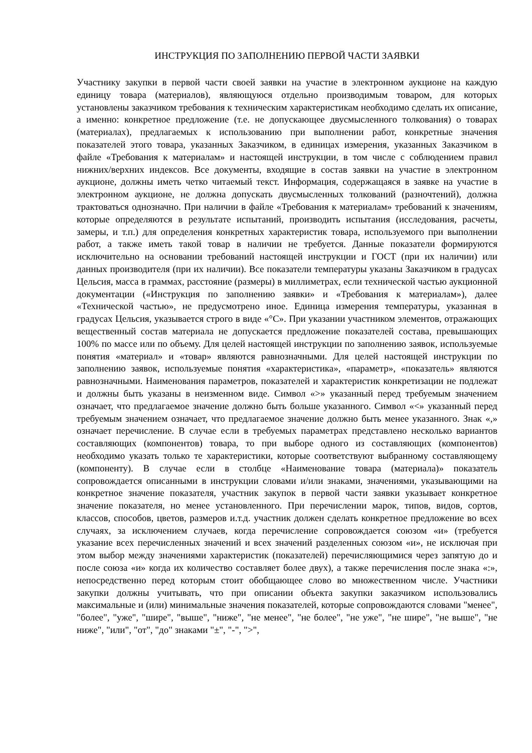ИНСТРУКЦИЯ ПО ЗАПОЛНЕНИЮ ПЕРВОЙ ЧАСТИ ЗАЯВКИ
Участнику закупки в первой части своей заявки на участие в электронном аукционе на каждую единицу товара (материалов), являющуюся отдельно производимым товаром, для которых установлены заказчиком требования к техническим характеристикам необходимо сделать их описание, а именно: конкретное предложение (т.е. не допускающее двусмысленного толкования) о товарах (материалах), предлагаемых к использованию при выполнении работ, конкретные значения показателей этого товара, указанных Заказчиком, в единицах измерения, указанных Заказчиком в файле «Требования к материалам» и настоящей инструкции, в том числе с соблюдением правил нижних/верхних индексов. Все документы, входящие в состав заявки на участие в электронном аукционе, должны иметь четко читаемый текст. Информация, содержащаяся в заявке на участие в электронном аукционе, не должна допускать двусмысленных толкований (разночтений), должна трактоваться однозначно. При наличии в файле «Требования к материалам» требований к значениям, которые определяются в результате испытаний, производить испытания (исследования, расчеты, замеры, и т.п.) для определения конкретных характеристик товара, используемого при выполнении работ, а также иметь такой товар в наличии не требуется. Данные показатели формируются исключительно на основании требований настоящей инструкции и ГОСТ (при их наличии) или данных производителя (при их наличии). Все показатели температуры указаны Заказчиком в градусах Цельсия, масса в граммах, расстояние (размеры) в миллиметрах, если технической частью аукционной документации («Инструкция по заполнению заявки» и «Требования к материалам»), далее «Технической частью», не предусмотрено иное. Единица измерения температуры, указанная в градусах Цельсия, указывается строго в виде «°С». При указании участником элементов, отражающих вещественный состав материала не допускается предложение показателей состава, превышающих 100% по массе или по объему. Для целей настоящей инструкции по заполнению заявок, используемые понятия «материал» и «товар» являются равнозначными. Для целей настоящей инструкции по заполнению заявок, используемые понятия «характеристика», «параметр», «показатель» являются равнозначными. Наименования параметров, показателей и характеристик конкретизации не подлежат и должны быть указаны в неизменном виде. Символ «>» указанный перед требуемым значением означает, что предлагаемое значение должно быть больше указанного. Символ «<» указанный перед требуемым значением означает, что предлагаемое значение должно быть менее указанного. Знак «,» означает перечисление. В случае если в требуемых параметрах представлено несколько вариантов составляющих (компонентов) товара, то при выборе одного из составляющих (компонентов) необходимо указать только те характеристики, которые соответствуют выбранному составляющему (компоненту). В случае если в столбце «Наименование товара (материала)» показатель сопровождается описанными в инструкции словами и/или знаками, значениями, указывающими на конкретное значение показателя, участник закупок в первой части заявки указывает конкретное значение показателя, но менее установленного. При перечислении марок, типов, видов, сортов, классов, способов, цветов, размеров и.т.д. участник должен сделать конкретное предложение во всех случаях, за исключением случаев, когда перечисление сопровождается союзом «и» (требуется указание всех перечисленных значений и всех значений разделенных союзом «и», не исключая при этом выбор между значениями характеристик (показателей) перечисляющимися через запятую до и после союза «и» когда их количество составляет более двух), а также перечисления после знака «:», непосредственно перед которым стоит обобщающее слово во множественном числе. Участники закупки должны учитывать, что при описании объекта закупки заказчиком использовались максимальные и (или) минимальные значения показателей, которые сопровождаются словами "менее", "более", "уже", "шире", "выше", "ниже", "не менее", "не более", "не уже", "не шире", "не выше", "не ниже", "или", "от", "до" знаками "±", "-", ">",